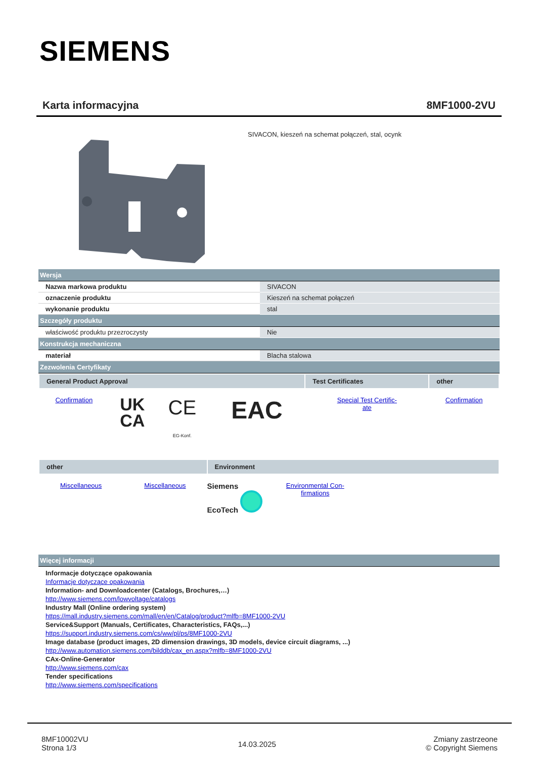SIEMENS
Karta informacyjna 8MF1000-2VU
SIVACON, kieszeń na schemat połączeń, stal, ocynk
| Wersja | |
| Nazwa markowa produktu | SIVACON |
| oznaczenie produktu | Kieszeń na schemat połączeń |
| wykonanie produktu | stal |
| Szczegóły produktu | |
| właściwość produktu przezroczysty | Nie |
| Konstrukcja mechaniczna | |
| materiał | Blacha stalowa |
| Zezwolenia Certyfikaty | |
| General Product Approval | | | | Test Certificates | other |
| --- | --- | --- | --- | --- | --- |
| Confirmation | UK CA | CE EG-Konf. | EAC | Special Test Certific- ate | Confirmation |
| other | | Environment | | |
| --- | --- | --- | --- | --- |
| Miscellaneous | Miscellaneous | Siemens EcoTech | Environmental Con- firmations | |
| Więcej informacji |
Informacje dotyczące opakowania
Informacje dotyczące opakowania
Information- and Downloadcenter (Catalogs, Brochures,…)
http://www.siemens.com/lowvoltage/catalogs
Industry Mall (Online ordering system)
https://mall.industry.siemens.com/mall/en/en/Catalog/product?mlfb=8MF1000-2VU
Service&Support (Manuals, Certificates, Characteristics, FAQs,...)
https://support.industry.siemens.com/cs/ww/pl/ps/8MF1000-2VU
Image database (product images, 2D dimension drawings, 3D models, device circuit diagrams, ...)
http://www.automation.siemens.com/bilddb/cax_en.aspx?mlfb=8MF1000-2VU
CAx-Online-Generator
http://www.siemens.com/cax
Tender specifications
http://www.siemens.com/specifications
8MF10002VU
Strona 1/3
14.03.2025
Zmiany zastrzeone
© Copyright Siemens